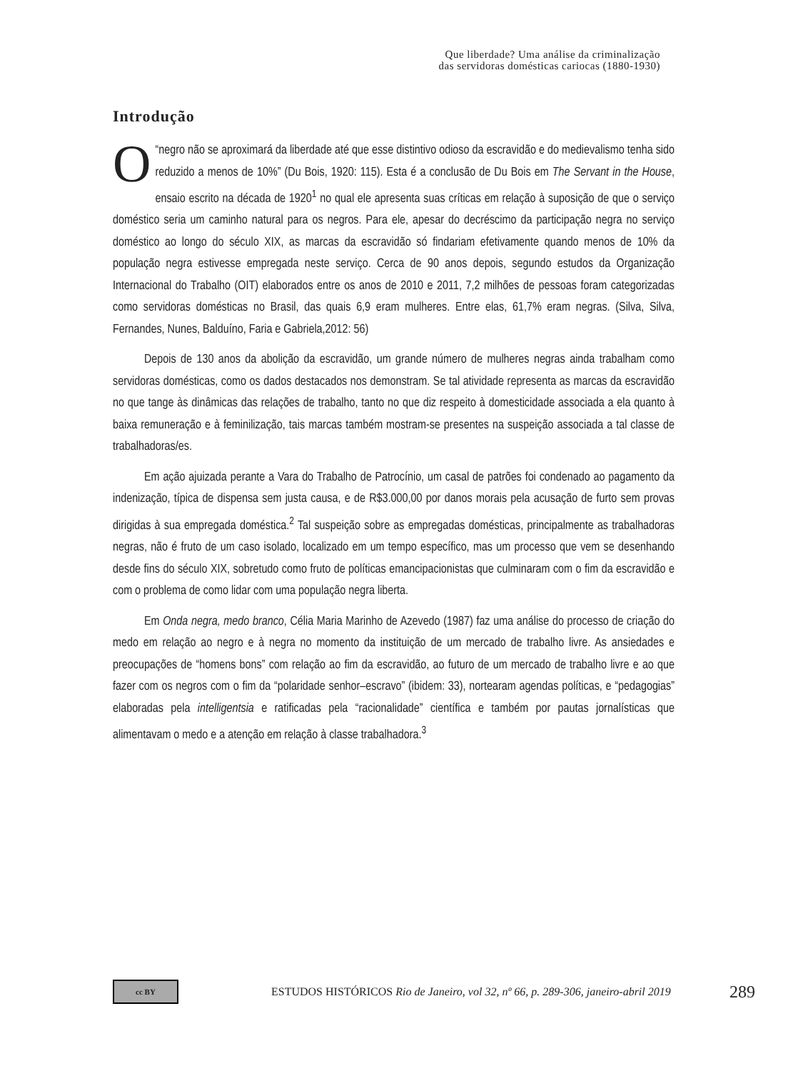Que liberdade? Uma análise da criminalização
das servidoras domésticas cariocas (1880-1930)
Introdução
O “negro não se aproximará da liberdade até que esse distintivo odioso da escravidão e do medievalismo tenha sido reduzido a menos de 10%” (Du Bois, 1920: 115). Esta é a conclusão de Du Bois em The Servant in the House, ensaio escrito na década de 1920<sup>1</sup> no qual ele apresenta suas críticas em relação à suposição de que o serviço doméstico seria um caminho natural para os negros. Para ele, apesar do decréscimo da participação negra no serviço doméstico ao longo do século XIX, as marcas da escravidão só findariam efetivamente quando menos de 10% da população negra estivesse empregada neste serviço. Cerca de 90 anos depois, segundo estudos da Organização Internacional do Trabalho (OIT) elaborados entre os anos de 2010 e 2011, 7,2 milhões de pessoas foram categorizadas como servidoras domésticas no Brasil, das quais 6,9 eram mulheres. Entre elas, 61,7% eram negras. (Silva, Silva, Fernandes, Nunes, Balduíno, Faria e Gabriela,2012: 56)
Depois de 130 anos da abolição da escravidão, um grande número de mulheres negras ainda trabalham como servidoras domésticas, como os dados destacados nos demonstram. Se tal atividade representa as marcas da escravidão no que tange às dinâmicas das relações de trabalho, tanto no que diz respeito à domesticidade associada a ela quanto à baixa remuneração e à feminilização, tais marcas também mostram-se presentes na suspeição associada a tal classe de trabalhadoras/es.
Em ação ajuizada perante a Vara do Trabalho de Patrocínio, um casal de patrões foi condenado ao pagamento da indenização, típica de dispensa sem justa causa, e de R$3.000,00 por danos morais pela acusação de furto sem provas dirigidas à sua empregada doméstica.<sup>2</sup> Tal suspeição sobre as empregadas domésticas, principalmente as trabalhadoras negras, não é fruto de um caso isolado, localizado em um tempo específico, mas um processo que vem se desenhando desde fins do século XIX, sobretudo como fruto de políticas emancipacionistas que culminaram com o fim da escravidão e com o problema de como lidar com uma população negra liberta.
Em Onda negra, medo branco, Célia Maria Marinho de Azevedo (1987) faz uma análise do processo de criação do medo em relação ao negro e à negra no momento da instituição de um mercado de trabalho livre. As ansiedades e preocupações de “homens bons” com relação ao fim da escravidão, ao futuro de um mercado de trabalho livre e ao que fazer com os negros com o fim da “polaridade senhor–escravo” (ibidem: 33), nortearam agendas políticas, e “pedagogias” elaboradas pela intelligentsia e ratificadas pela “racionalidade” científica e também por pautas jornalísticas que alimentavam o medo e a atenção em relação à classe trabalhadora.<sup>3</sup>
cc BY
ESTUDOS HISTÓRICOS Rio de Janeiro, vol 32, nº 66, p. 289-306, janeiro-abril 2019
289